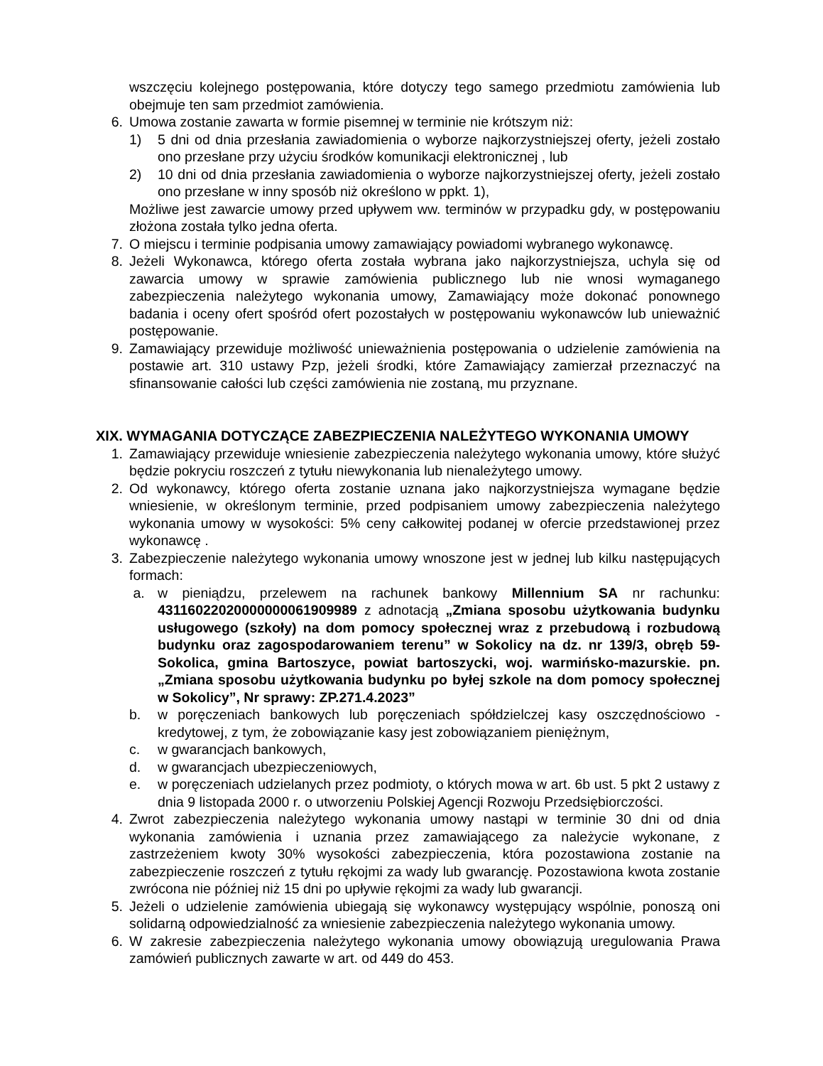wszczęciu kolejnego postępowania, które dotyczy tego samego przedmiotu zamówienia lub obejmuje ten sam przedmiot zamówienia.
6. Umowa zostanie zawarta w formie pisemnej w terminie nie krótszym niż:
1) 5 dni od dnia przesłania zawiadomienia o wyborze najkorzystniejszej oferty, jeżeli zostało ono przesłane przy użyciu środków komunikacji elektronicznej , lub
2) 10 dni od dnia przesłania zawiadomienia o wyborze najkorzystniejszej oferty, jeżeli zostało ono przesłane w inny sposób niż określono w ppkt. 1),
Możliwe jest zawarcie umowy przed upływem ww. terminów w przypadku gdy, w postępowaniu złożona została tylko jedna oferta.
7. O miejscu i terminie podpisania umowy zamawiający powiadomi wybranego wykonawcę.
8. Jeżeli Wykonawca, którego oferta została wybrana jako najkorzystniejsza, uchyla się od zawarcia umowy w sprawie zamówienia publicznego lub nie wnosi wymaganego zabezpieczenia należytego wykonania umowy, Zamawiający może dokonać ponownego badania i oceny ofert spośród ofert pozostałych w postępowaniu wykonawców lub unieważnić postępowanie.
9. Zamawiający przewiduje możliwość unieważnienia postępowania o udzielenie zamówienia na postawie art. 310 ustawy Pzp, jeżeli środki, które Zamawiający zamierzał przeznaczyć na sfinansowanie całości lub części zamówienia nie zostaną, mu przyznane.
XIX. WYMAGANIA DOTYCZĄCE ZABEZPIECZENIA NALEŻYTEGO WYKONANIA UMOWY
1. Zamawiający przewiduje wniesienie zabezpieczenia należytego wykonania umowy, które służyć będzie pokryciu roszczeń z tytułu niewykonania lub nienależytego umowy.
2. Od wykonawcy, którego oferta zostanie uznana jako najkorzystniejsza wymagane będzie wniesienie, w określonym terminie, przed podpisaniem umowy zabezpieczenia należytego wykonania umowy w wysokości: 5% ceny całkowitej podanej w ofercie przedstawionej przez wykonawcę .
3. Zabezpieczenie należytego wykonania umowy wnoszone jest w jednej lub kilku następujących formach:
a. w pieniądzu, przelewem na rachunek bankowy Millennium SA nr rachunku: 43116022020000000061909989 z adnotacją „Zmiana sposobu użytkowania budynku usługowego (szkoły) na dom pomocy społecznej wraz z przebudową i rozbudową budynku oraz zagospodarowaniem terenu” w Sokolicy na dz. nr 139/3, obręb 59-Sokolica, gmina Bartoszyce, powiat bartoszycki, woj. warmińsko-mazurskie. pn. „Zmiana sposobu użytkowania budynku po byłej szkole na dom pomocy społecznej w Sokolicy”, Nr sprawy: ZP.271.4.2023”
b. w poręczeniach bankowych lub poręczeniach spółdzielczej kasy oszczędnościowo - kredytowej, z tym, że zobowiązanie kasy jest zobowiązaniem pieniężnym,
c. w gwarancjach bankowych,
d. w gwarancjach ubezpieczeniowych,
e. w poręczeniach udzielanych przez podmioty, o których mowa w art. 6b ust. 5 pkt 2 ustawy z dnia 9 listopada 2000 r. o utworzeniu Polskiej Agencji Rozwoju Przedsiębiorczości.
4. Zwrot zabezpieczenia należytego wykonania umowy nastąpi w terminie 30 dni od dnia wykonania zamówienia i uznania przez zamawiającego za należycie wykonane, z zastrzeżeniem kwoty 30% wysokości zabezpieczenia, która pozostawiona zostanie na zabezpieczenie roszczeń z tytułu rękojmi za wady lub gwarancję. Pozostawiona kwota zostanie zwrócona nie później niż 15 dni po upływie rękojmi za wady lub gwarancji.
5. Jeżeli o udzielenie zamówienia ubiegają się wykonawcy występujący wspólnie, ponoszą oni solidarną odpowiedzialność za wniesienie zabezpieczenia należytego wykonania umowy.
6. W zakresie zabezpieczenia należytego wykonania umowy obowiązują uregulowania Prawa zamówień publicznych zawarte w art. od 449 do 453.